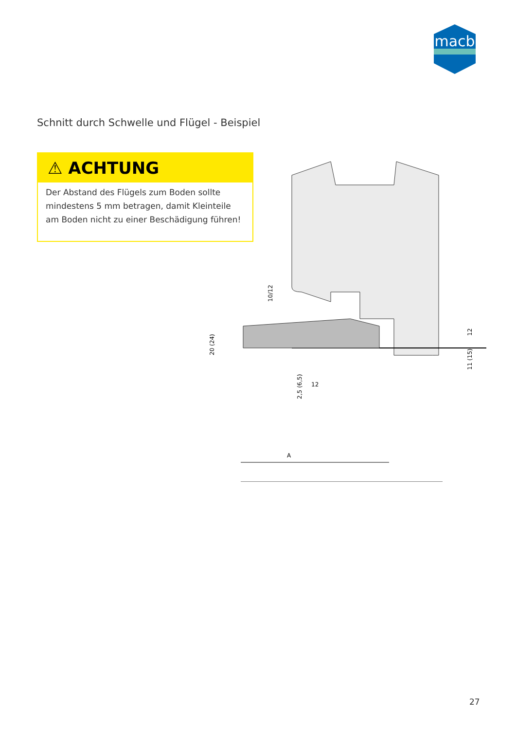macb
Schnitt durch Schwelle und Flügel - Beispiel
⚠ ACHTUNG
Der Abstand des Flügels zum Boden sollte mindestens 5 mm betragen, damit Kleinteile am Boden nicht zu einer Beschädigung führen!
20 (24)
10/12
12
11 (15)
2,5 (6,5)
12
A
27